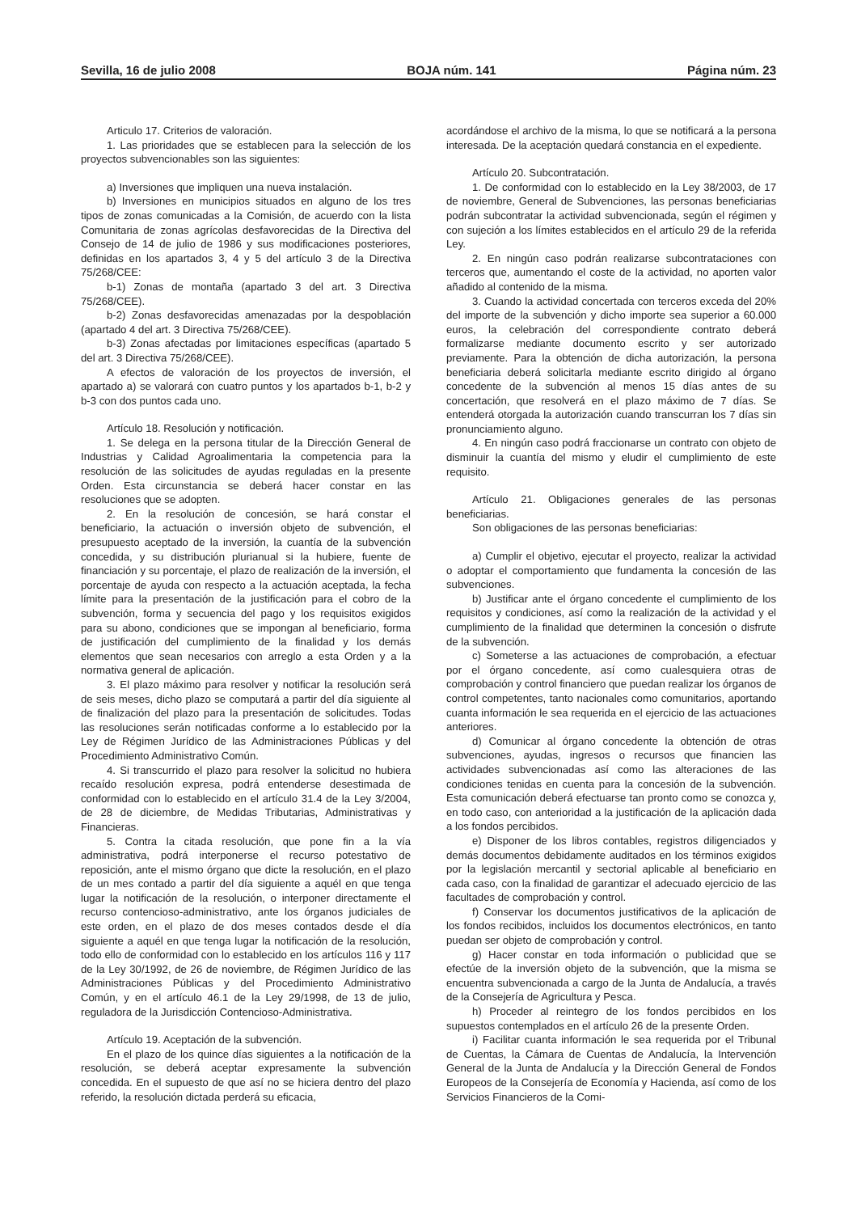Sevilla, 16 de julio 2008 BOJA núm. 141 Página núm. 23
Articulo 17. Criterios de valoración.
1. Las prioridades que se establecen para la selección de los proyectos subvencionables son las siguientes:
a) Inversiones que impliquen una nueva instalación.
b) Inversiones en municipios situados en alguno de los tres tipos de zonas comunicadas a la Comisión, de acuerdo con la lista Comunitaria de zonas agrícolas desfavorecidas de la Directiva del Consejo de 14 de julio de 1986 y sus modificaciones posteriores, definidas en los apartados 3, 4 y 5 del artículo 3 de la Directiva 75/268/CEE:
b-1) Zonas de montaña (apartado 3 del art. 3 Directiva 75/268/CEE).
b-2) Zonas desfavorecidas amenazadas por la despoblación (apartado 4 del art. 3 Directiva 75/268/CEE).
b-3) Zonas afectadas por limitaciones específicas (apartado 5 del art. 3 Directiva 75/268/CEE).
A efectos de valoración de los proyectos de inversión, el apartado a) se valorará con cuatro puntos y los apartados b-1, b-2 y b-3 con dos puntos cada uno.
Artículo 18. Resolución y notificación.
1. Se delega en la persona titular de la Dirección General de Industrias y Calidad Agroalimentaria la competencia para la resolución de las solicitudes de ayudas reguladas en la presente Orden. Esta circunstancia se deberá hacer constar en las resoluciones que se adopten.
2. En la resolución de concesión, se hará constar el beneficiario, la actuación o inversión objeto de subvención, el presupuesto aceptado de la inversión, la cuantía de la subvención concedida, y su distribución plurianual si la hubiere, fuente de financiación y su porcentaje, el plazo de realización de la inversión, el porcentaje de ayuda con respecto a la actuación aceptada, la fecha límite para la presentación de la justificación para el cobro de la subvención, forma y secuencia del pago y los requisitos exigidos para su abono, condiciones que se impongan al beneficiario, forma de justificación del cumplimiento de la finalidad y los demás elementos que sean necesarios con arreglo a esta Orden y a la normativa general de aplicación.
3. El plazo máximo para resolver y notificar la resolución será de seis meses, dicho plazo se computará a partir del día siguiente al de finalización del plazo para la presentación de solicitudes. Todas las resoluciones serán notificadas conforme a lo establecido por la Ley de Régimen Jurídico de las Administraciones Públicas y del Procedimiento Administrativo Común.
4. Si transcurrido el plazo para resolver la solicitud no hubiera recaído resolución expresa, podrá entenderse desestimada de conformidad con lo establecido en el artículo 31.4 de la Ley 3/2004, de 28 de diciembre, de Medidas Tributarias, Administrativas y Financieras.
5. Contra la citada resolución, que pone fin a la vía administrativa, podrá interponerse el recurso potestativo de reposición, ante el mismo órgano que dicte la resolución, en el plazo de un mes contado a partir del día siguiente a aquél en que tenga lugar la notificación de la resolución, o interponer directamente el recurso contencioso-administrativo, ante los órganos judiciales de este orden, en el plazo de dos meses contados desde el día siguiente a aquél en que tenga lugar la notificación de la resolución, todo ello de conformidad con lo establecido en los artículos 116 y 117 de la Ley 30/1992, de 26 de noviembre, de Régimen Jurídico de las Administraciones Públicas y del Procedimiento Administrativo Común, y en el artículo 46.1 de la Ley 29/1998, de 13 de julio, reguladora de la Jurisdicción Contencioso-Administrativa.
Artículo 19. Aceptación de la subvención.
En el plazo de los quince días siguientes a la notificación de la resolución, se deberá aceptar expresamente la subvención concedida. En el supuesto de que así no se hiciera dentro del plazo referido, la resolución dictada perderá su eficacia,
acordándose el archivo de la misma, lo que se notificará a la persona interesada. De la aceptación quedará constancia en el expediente.
Artículo 20. Subcontratación.
1. De conformidad con lo establecido en la Ley 38/2003, de 17 de noviembre, General de Subvenciones, las personas beneficiarias podrán subcontratar la actividad subvencionada, según el régimen y con sujeción a los límites establecidos en el artículo 29 de la referida Ley.
2. En ningún caso podrán realizarse subcontrataciones con terceros que, aumentando el coste de la actividad, no aporten valor añadido al contenido de la misma.
3. Cuando la actividad concertada con terceros exceda del 20% del importe de la subvención y dicho importe sea superior a 60.000 euros, la celebración del correspondiente contrato deberá formalizarse mediante documento escrito y ser autorizado previamente. Para la obtención de dicha autorización, la persona beneficiaria deberá solicitarla mediante escrito dirigido al órgano concedente de la subvención al menos 15 días antes de su concertación, que resolverá en el plazo máximo de 7 días. Se entenderá otorgada la autorización cuando transcurran los 7 días sin pronunciamiento alguno.
4. En ningún caso podrá fraccionarse un contrato con objeto de disminuir la cuantía del mismo y eludir el cumplimiento de este requisito.
Artículo 21. Obligaciones generales de las personas beneficiarias.
Son obligaciones de las personas beneficiarias:
a) Cumplir el objetivo, ejecutar el proyecto, realizar la actividad o adoptar el comportamiento que fundamenta la concesión de las subvenciones.
b) Justificar ante el órgano concedente el cumplimiento de los requisitos y condiciones, así como la realización de la actividad y el cumplimiento de la finalidad que determinen la concesión o disfrute de la subvención.
c) Someterse a las actuaciones de comprobación, a efectuar por el órgano concedente, así como cualesquiera otras de comprobación y control financiero que puedan realizar los órganos de control competentes, tanto nacionales como comunitarios, aportando cuanta información le sea requerida en el ejercicio de las actuaciones anteriores.
d) Comunicar al órgano concedente la obtención de otras subvenciones, ayudas, ingresos o recursos que financien las actividades subvencionadas así como las alteraciones de las condiciones tenidas en cuenta para la concesión de la subvención. Esta comunicación deberá efectuarse tan pronto como se conozca y, en todo caso, con anterioridad a la justificación de la aplicación dada a los fondos percibidos.
e) Disponer de los libros contables, registros diligenciados y demás documentos debidamente auditados en los términos exigidos por la legislación mercantil y sectorial aplicable al beneficiario en cada caso, con la finalidad de garantizar el adecuado ejercicio de las facultades de comprobación y control.
f) Conservar los documentos justificativos de la aplicación de los fondos recibidos, incluidos los documentos electrónicos, en tanto puedan ser objeto de comprobación y control.
g) Hacer constar en toda información o publicidad que se efectúe de la inversión objeto de la subvención, que la misma se encuentra subvencionada a cargo de la Junta de Andalucía, a través de la Consejería de Agricultura y Pesca.
h) Proceder al reintegro de los fondos percibidos en los supuestos contemplados en el artículo 26 de la presente Orden.
i) Facilitar cuanta información le sea requerida por el Tribunal de Cuentas, la Cámara de Cuentas de Andalucía, la Intervención General de la Junta de Andalucía y la Dirección General de Fondos Europeos de la Consejería de Economía y Hacienda, así como de los Servicios Financieros de la Comi-